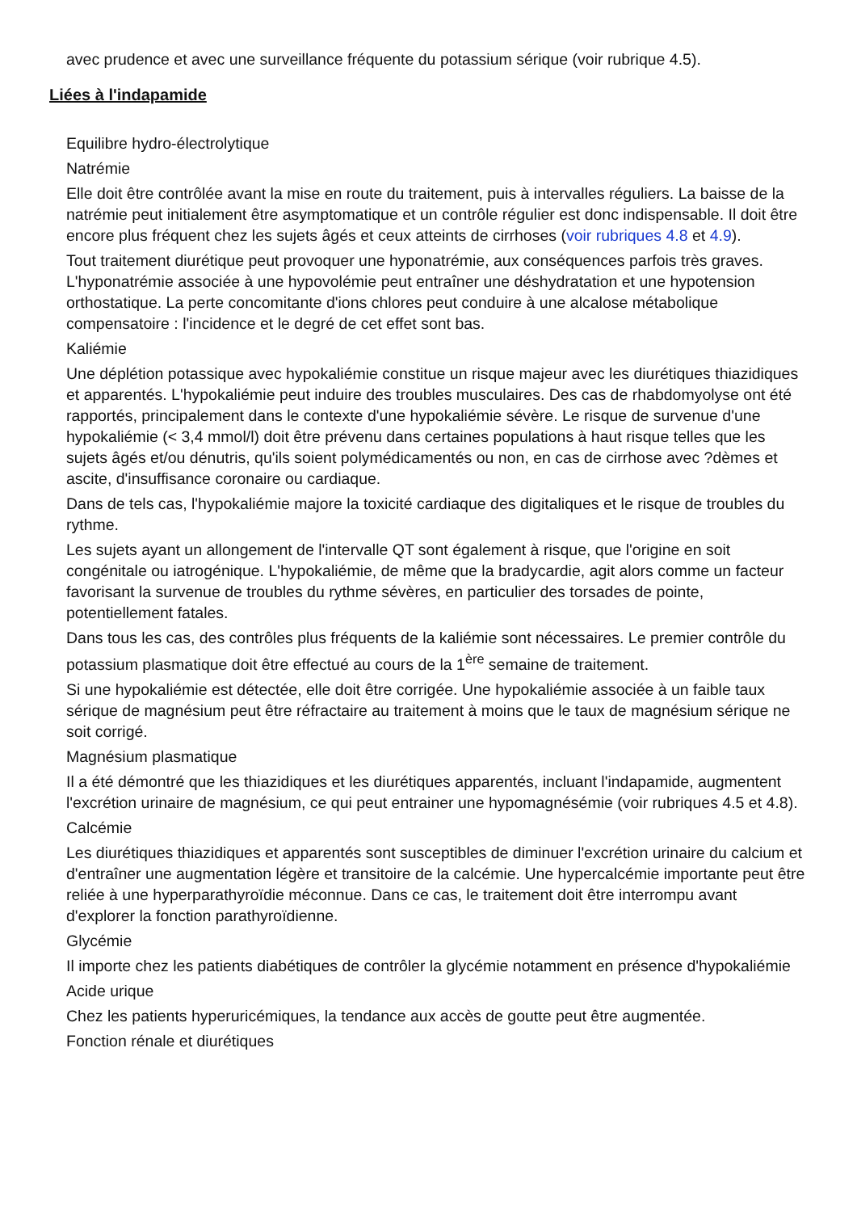avec prudence et avec une surveillance fréquente du potassium sérique (voir rubrique 4.5).
Liées à l'indapamide
Equilibre hydro-électrolytique
Natrémie
Elle doit être contrôlée avant la mise en route du traitement, puis à intervalles réguliers. La baisse de la natrémie peut initialement être asymptomatique et un contrôle régulier est donc indispensable. Il doit être encore plus fréquent chez les sujets âgés et ceux atteints de cirrhoses (voir rubriques 4.8 et 4.9).
Tout traitement diurétique peut provoquer une hyponatrémie, aux conséquences parfois très graves. L'hyponatrémie associée à une hypovolémie peut entraîner une déshydratation et une hypotension orthostatique. La perte concomitante d'ions chlores peut conduire à une alcalose métabolique compensatoire : l'incidence et le degré de cet effet sont bas.
Kaliémie
Une déplétion potassique avec hypokaliémie constitue un risque majeur avec les diurétiques thiazidiques et apparentés. L'hypokaliémie peut induire des troubles musculaires. Des cas de rhabdomyolyse ont été rapportés, principalement dans le contexte d'une hypokaliémie sévère. Le risque de survenue d'une hypokaliémie (< 3,4 mmol/l) doit être prévenu dans certaines populations à haut risque telles que les sujets âgés et/ou dénutris, qu'ils soient polymédicamentés ou non, en cas de cirrhose avec ?dèmes et ascite, d'insuffisance coronaire ou cardiaque.
Dans de tels cas, l'hypokaliémie majore la toxicité cardiaque des digitaliques et le risque de troubles du rythme.
Les sujets ayant un allongement de l'intervalle QT sont également à risque, que l'origine en soit congénitale ou iatrogénique. L'hypokaliémie, de même que la bradycardie, agit alors comme un facteur favorisant la survenue de troubles du rythme sévères, en particulier des torsades de pointe, potentiellement fatales.
Dans tous les cas, des contrôles plus fréquents de la kaliémie sont nécessaires. Le premier contrôle du potassium plasmatique doit être effectué au cours de la 1<sup>ère</sup> semaine de traitement.
Si une hypokaliémie est détectée, elle doit être corrigée. Une hypokaliémie associée à un faible taux sérique de magnésium peut être réfractaire au traitement à moins que le taux de magnésium sérique ne soit corrigé.
Magnésium plasmatique
Il a été démontré que les thiazidiques et les diurétiques apparentés, incluant l'indapamide, augmentent l'excrétion urinaire de magnésium, ce qui peut entrainer une hypomagnésémie (voir rubriques 4.5 et 4.8).
Calcémie
Les diurétiques thiazidiques et apparentés sont susceptibles de diminuer l'excrétion urinaire du calcium et d'entraîner une augmentation légère et transitoire de la calcémie. Une hypercalcémie importante peut être reliée à une hyperparathyroïdie méconnue. Dans ce cas, le traitement doit être interrompu avant d'explorer la fonction parathyroïdienne.
Glycémie
Il importe chez les patients diabétiques de contrôler la glycémie notamment en présence d'hypokaliémie
Acide urique
Chez les patients hyperuricémiques, la tendance aux accès de goutte peut être augmentée.
Fonction rénale et diurétiques